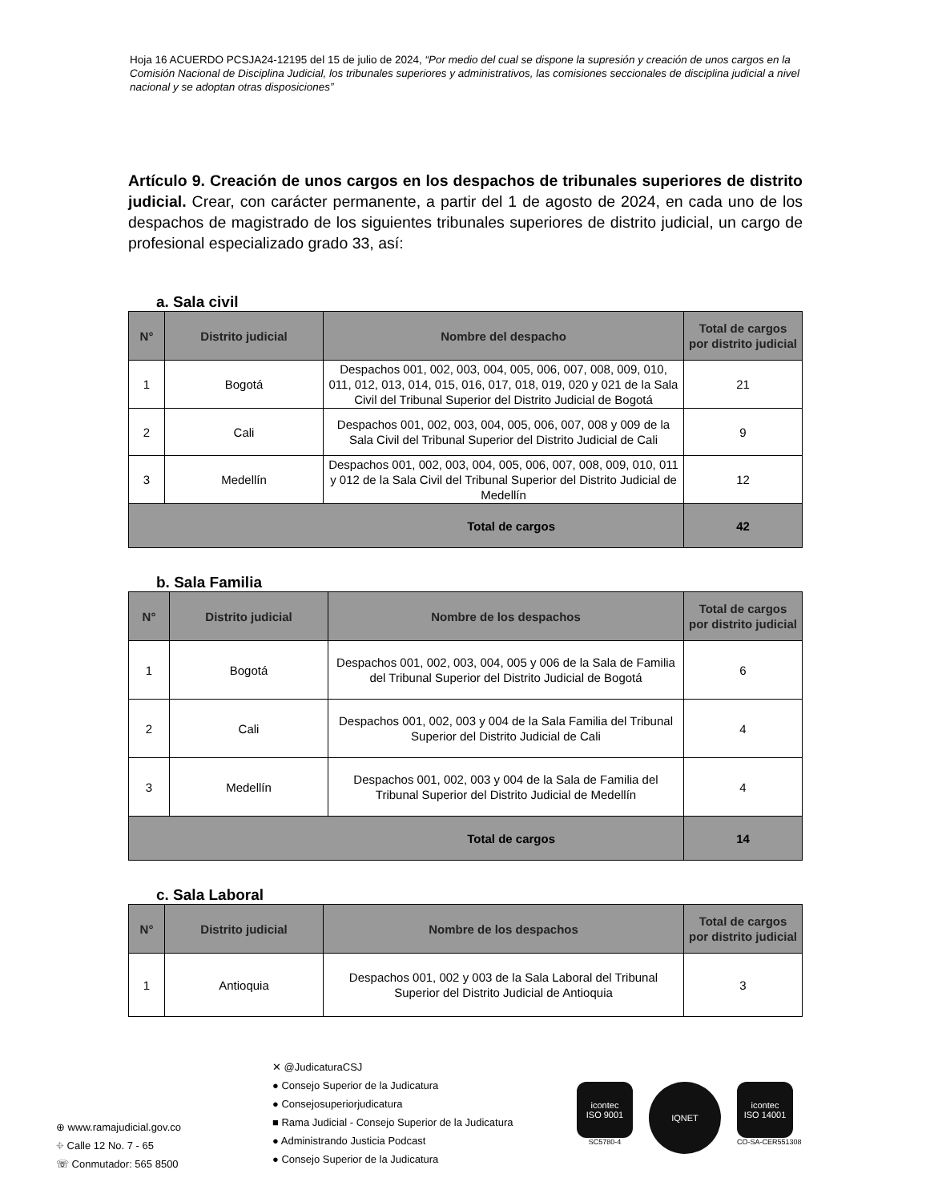Hoja 16 ACUERDO PCSJA24-12195 del 15 de julio de 2024, “Por medio del cual se dispone la supresión y creación de unos cargos en la Comisión Nacional de Disciplina Judicial, los tribunales superiores y administrativos, las comisiones seccionales de disciplina judicial a nivel nacional y se adoptan otras disposiciones”
Artículo 9. Creación de unos cargos en los despachos de tribunales superiores de distrito judicial. Crear, con carácter permanente, a partir del 1 de agosto de 2024, en cada uno de los despachos de magistrado de los siguientes tribunales superiores de distrito judicial, un cargo de profesional especializado grado 33, así:
a. Sala civil
| N° | Distrito judicial | Nombre del despacho | Total de cargos por distrito judicial |
| --- | --- | --- | --- |
| 1 | Bogotá | Despachos 001, 002, 003, 004, 005, 006, 007, 008, 009, 010, 011, 012, 013, 014, 015, 016, 017, 018, 019, 020 y 021 de la Sala Civil del Tribunal Superior del Distrito Judicial de Bogotá | 21 |
| 2 | Cali | Despachos 001, 002, 003, 004, 005, 006, 007, 008 y 009 de la Sala Civil del Tribunal Superior del Distrito Judicial de Cali | 9 |
| 3 | Medellín | Despachos 001, 002, 003, 004, 005, 006, 007, 008, 009, 010, 011 y 012 de la Sala Civil del Tribunal Superior del Distrito Judicial de Medellín | 12 |
| Total de cargos | | | 42 |
b. Sala Familia
| N° | Distrito judicial | Nombre de los despachos | Total de cargos por distrito judicial |
| --- | --- | --- | --- |
| 1 | Bogotá | Despachos 001, 002, 003, 004, 005 y 006 de la Sala de Familia del Tribunal Superior del Distrito Judicial de Bogotá | 6 |
| 2 | Cali | Despachos 001, 002, 003 y 004 de la Sala Familia del Tribunal Superior del Distrito Judicial de Cali | 4 |
| 3 | Medellín | Despachos 001, 002, 003 y 004 de la Sala de Familia del Tribunal Superior del Distrito Judicial de Medellín | 4 |
| Total de cargos | | | 14 |
c. Sala Laboral
| N° | Distrito judicial | Nombre de los despachos | Total de cargos por distrito judicial |
| --- | --- | --- | --- |
| 1 | Antioquia | Despachos 001, 002 y 003 de la Sala Laboral del Tribunal Superior del Distrito Judicial de Antioquia | 3 |
⊕ www.ramajudicial.gov.co
⌖ Calle 12 No. 7 - 65
☏ Conmutador: 565 8500
✕ @JudicaturaCSJ
● Consejo Superior de la Judicatura
● Consejosuperiorjudicatura
■ Rama Judicial - Consejo Superior de la Judicatura
● Administrando Justicia Podcast
● Consejo Superior de la Judicatura
icontec
ISO 9001
SC5780-4
IQNET
icontec
ISO 14001
CO-SA-CER551308